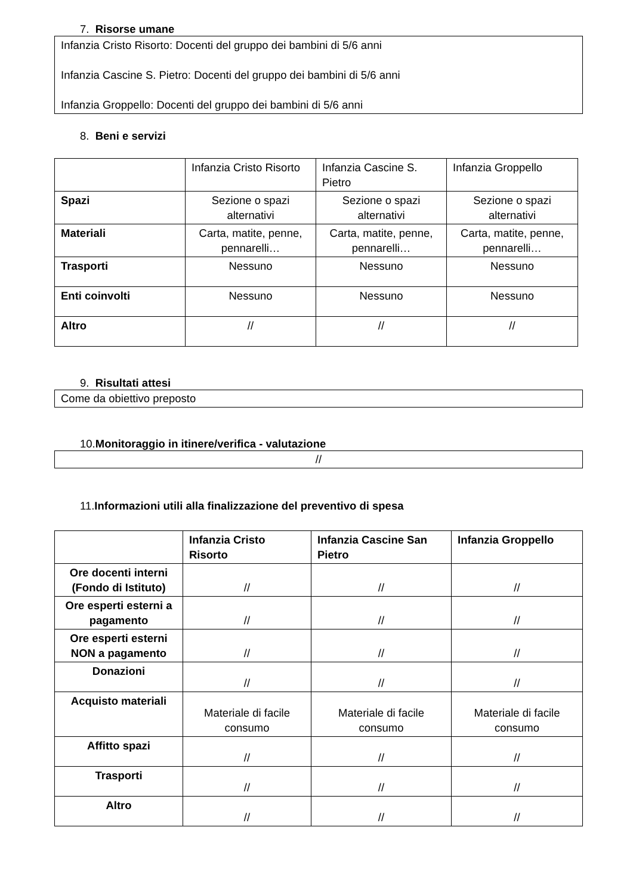7. Risorse umane
Infanzia Cristo Risorto: Docenti del gruppo dei bambini di 5/6 anni
Infanzia Cascine S. Pietro: Docenti del gruppo dei bambini di 5/6 anni
Infanzia Groppello: Docenti del gruppo dei bambini di 5/6 anni
8. Beni e servizi
| | Infanzia Cristo Risorto | Infanzia Cascine S. Pietro | Infanzia Groppello |
| Spazi | Sezione o spazi alternativi | Sezione o spazi alternativi | Sezione o spazi alternativi |
| Materiali | Carta, matite, penne, pennarelli… | Carta, matite, penne, pennarelli… | Carta, matite, penne, pennarelli… |
| Trasporti | Nessuno | Nessuno | Nessuno |
| Enti coinvolti | Nessuno | Nessuno | Nessuno |
| Altro | // | // | // |
9. Risultati attesi
Come da obiettivo preposto
10.Monitoraggio in itinere/verifica - valutazione
//
11.Informazioni utili alla finalizzazione del preventivo di spesa
| | Infanzia Cristo Risorto | Infanzia Cascine San Pietro | Infanzia Groppello |
| --- | --- | --- | --- |
| Ore docenti interni (Fondo di Istituto) | // | // | // |
| Ore esperti esterni a pagamento | // | // | // |
| Ore esperti esterni NON a pagamento | // | // | // |
| Donazioni | // | // | // |
| Acquisto materiali | Materiale di facile consumo | Materiale di facile consumo | Materiale di facile consumo |
| Affitto spazi | // | // | // |
| Trasporti | // | // | // |
| Altro | // | // | // |